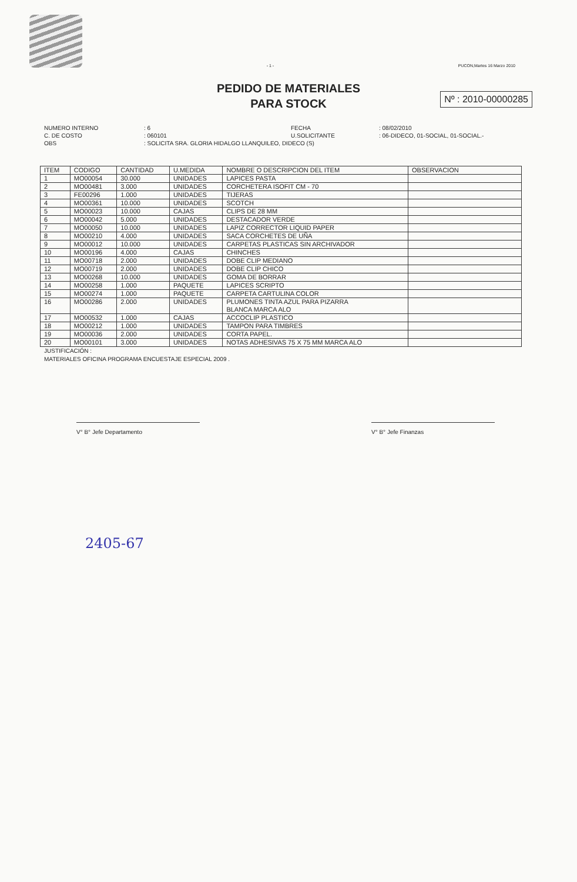- 1 - PUCON,Martes 16 Marzo 2010
PEDIDO DE MATERIALES
PARA STOCK
Nº : 2010-00000285
NUMERO INTERNO: 6 FECHA: 08/02/2010 C. DE COSTO: 060101 U.SOLICITANTE: 06-DIDECO, 01-SOCIAL, 01-SOCIAL.- OBS: SOLICITA SRA. GLORIA HIDALGO LLANQUILEO, DIDECO (S)
| ITEM | CODIGO | CANTIDAD | U.MEDIDA | NOMBRE O DESCRIPCION DEL ITEM | OBSERVACION |
| --- | --- | --- | --- | --- | --- |
| 1 | MO00054 | 30.000 | UNIDADES | LAPICES PASTA | |
| 2 | MO00481 | 3.000 | UNIDADES | CORCHETERA ISOFIT CM - 70 | |
| 3 | FE00296 | 1.000 | UNIDADES | TIJERAS | |
| 4 | MO00361 | 10.000 | UNIDADES | SCOTCH | |
| 5 | MO00023 | 10.000 | CAJAS | CLIPS DE 28 MM | |
| 6 | MO00042 | 5.000 | UNIDADES | DESTACADOR VERDE | |
| 7 | MO00050 | 10.000 | UNIDADES | LAPIZ CORRECTOR LIQUID PAPER | |
| 8 | MO00210 | 4.000 | UNIDADES | SACA CORCHETES DE UÑA | |
| 9 | MO00012 | 10.000 | UNIDADES | CARPETAS PLASTICAS SIN ARCHIVADOR | |
| 10 | MO00196 | 4.000 | CAJAS | CHINCHES | |
| 11 | MO00718 | 2.000 | UNIDADES | DOBE CLIP MEDIANO | |
| 12 | MO00719 | 2.000 | UNIDADES | DOBE CLIP CHICO | |
| 13 | MO00268 | 10.000 | UNIDADES | GOMA DE BORRAR | |
| 14 | MO00258 | 1.000 | PAQUETE | LAPICES SCRIPTO | |
| 15 | MO00274 | 1.000 | PAQUETE | CARPETA CARTULINA COLOR | |
| 16 | MO00286 | 2.000 | UNIDADES | PLUMONES TINTA AZUL PARA PIZARRA BLANCA MARCA ALO | |
| 17 | MO00532 | 1.000 | CAJAS | ACCOCLIP PLASTICO | |
| 18 | MO00212 | 1.000 | UNIDADES | TAMPON PARA TIMBRES | |
| 19 | MO00036 | 2.000 | UNIDADES | CORTA PAPEL. | |
| 20 | MO00101 | 3.000 | UNIDADES | NOTAS ADHESIVAS 75 X 75 MM MARCA ALO | |
JUSTIFICACIÓN :
MATERIALES OFICINA PROGRAMA ENCUESTAJE ESPECIAL 2009 .
V° B° Jefe Departamento V° B° Jefe Finanzas
2405-67